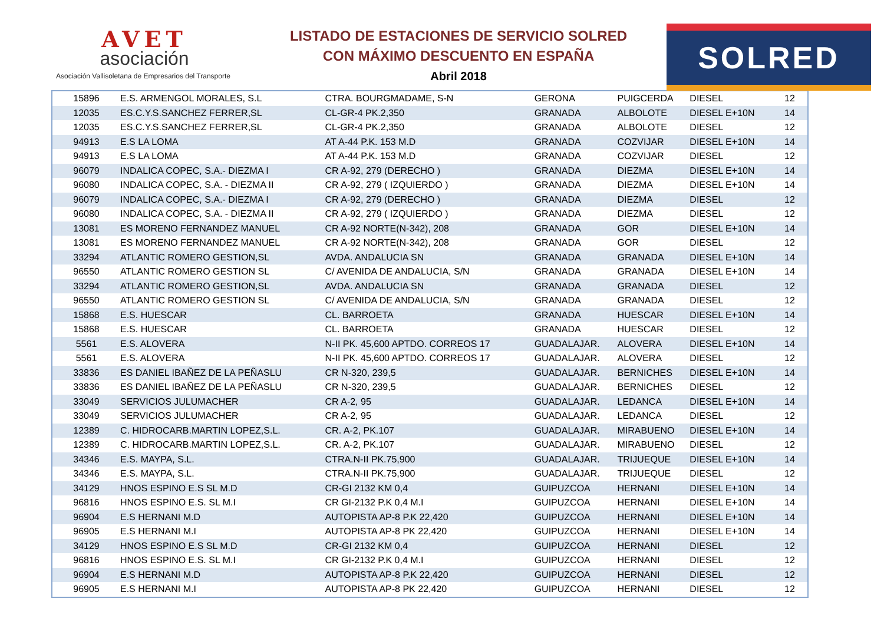AVET
asociación
Asociación Vallisoletana de Empresarios del Transporte
LISTADO DE ESTACIONES DE SERVICIO SOLRED
CON MÁXIMO DESCUENTO EN ESPAÑA
Abril 2018
SOLRED
| 15896 | E.S. ARMENGOL MORALES, S.L | CTRA. BOURGMADAME, S-N | GERONA | PUIGCERDA | DIESEL | 12 |
| 12035 | ES.C.Y.S.SANCHEZ FERRER,SL | CL-GR-4 PK.2,350 | GRANADA | ALBOLOTE | DIESEL E+10N | 14 |
| 12035 | ES.C.Y.S.SANCHEZ FERRER,SL | CL-GR-4 PK.2,350 | GRANADA | ALBOLOTE | DIESEL | 12 |
| 94913 | E.S LA LOMA | AT A-44 P.K. 153 M.D | GRANADA | COZVIJAR | DIESEL E+10N | 14 |
| 94913 | E.S LA LOMA | AT A-44 P.K. 153 M.D | GRANADA | COZVIJAR | DIESEL | 12 |
| 96079 | INDALICA COPEC, S.A.- DIEZMA I | CR A-92, 279 (DERECHO ) | GRANADA | DIEZMA | DIESEL E+10N | 14 |
| 96080 | INDALICA COPEC, S.A. - DIEZMA II | CR A-92, 279 ( IZQUIERDO ) | GRANADA | DIEZMA | DIESEL E+10N | 14 |
| 96079 | INDALICA COPEC, S.A.- DIEZMA I | CR A-92, 279 (DERECHO ) | GRANADA | DIEZMA | DIESEL | 12 |
| 96080 | INDALICA COPEC, S.A. - DIEZMA II | CR A-92, 279 ( IZQUIERDO ) | GRANADA | DIEZMA | DIESEL | 12 |
| 13081 | ES MORENO FERNANDEZ MANUEL | CR A-92 NORTE(N-342), 208 | GRANADA | GOR | DIESEL E+10N | 14 |
| 13081 | ES MORENO FERNANDEZ MANUEL | CR A-92 NORTE(N-342), 208 | GRANADA | GOR | DIESEL | 12 |
| 33294 | ATLANTIC ROMERO GESTION,SL | AVDA. ANDALUCIA SN | GRANADA | GRANADA | DIESEL E+10N | 14 |
| 96550 | ATLANTIC ROMERO GESTION SL | C/ AVENIDA DE ANDALUCIA, S/N | GRANADA | GRANADA | DIESEL E+10N | 14 |
| 33294 | ATLANTIC ROMERO GESTION,SL | AVDA. ANDALUCIA SN | GRANADA | GRANADA | DIESEL | 12 |
| 96550 | ATLANTIC ROMERO GESTION SL | C/ AVENIDA DE ANDALUCIA, S/N | GRANADA | GRANADA | DIESEL | 12 |
| 15868 | E.S. HUESCAR | CL. BARROETA | GRANADA | HUESCAR | DIESEL E+10N | 14 |
| 15868 | E.S. HUESCAR | CL. BARROETA | GRANADA | HUESCAR | DIESEL | 12 |
| 5561 | E.S. ALOVERA | N-II PK. 45,600 APTDO. CORREOS 17 | GUADALAJAR. | ALOVERA | DIESEL E+10N | 14 |
| 5561 | E.S. ALOVERA | N-II PK. 45,600 APTDO. CORREOS 17 | GUADALAJAR. | ALOVERA | DIESEL | 12 |
| 33836 | ES DANIEL IBAÑEZ DE LA PEÑASLU | CR N-320, 239,5 | GUADALAJAR. | BERNICHES | DIESEL E+10N | 14 |
| 33836 | ES DANIEL IBAÑEZ DE LA PEÑASLU | CR N-320, 239,5 | GUADALAJAR. | BERNICHES | DIESEL | 12 |
| 33049 | SERVICIOS JULUMACHER | CR A-2, 95 | GUADALAJAR. | LEDANCA | DIESEL E+10N | 14 |
| 33049 | SERVICIOS JULUMACHER | CR A-2, 95 | GUADALAJAR. | LEDANCA | DIESEL | 12 |
| 12389 | C. HIDROCARB.MARTIN LOPEZ,S.L. | CR. A-2, PK.107 | GUADALAJAR. | MIRABUENO | DIESEL E+10N | 14 |
| 12389 | C. HIDROCARB.MARTIN LOPEZ,S.L. | CR. A-2, PK.107 | GUADALAJAR. | MIRABUENO | DIESEL | 12 |
| 34346 | E.S. MAYPA, S.L. | CTRA.N-II PK.75,900 | GUADALAJAR. | TRIJUEQUE | DIESEL E+10N | 14 |
| 34346 | E.S. MAYPA, S.L. | CTRA.N-II PK.75,900 | GUADALAJAR. | TRIJUEQUE | DIESEL | 12 |
| 34129 | HNOS ESPINO E.S SL M.D | CR-GI 2132 KM 0,4 | GUIPUZCOA | HERNANI | DIESEL E+10N | 14 |
| 96816 | HNOS ESPINO E.S. SL M.I | CR GI-2132 P.K 0,4 M.I | GUIPUZCOA | HERNANI | DIESEL E+10N | 14 |
| 96904 | E.S HERNANI M.D | AUTOPISTA AP-8 P.K 22,420 | GUIPUZCOA | HERNANI | DIESEL E+10N | 14 |
| 96905 | E.S HERNANI M.I | AUTOPISTA AP-8 PK 22,420 | GUIPUZCOA | HERNANI | DIESEL E+10N | 14 |
| 34129 | HNOS ESPINO E.S SL M.D | CR-GI 2132 KM 0,4 | GUIPUZCOA | HERNANI | DIESEL | 12 |
| 96816 | HNOS ESPINO E.S. SL M.I | CR GI-2132 P.K 0,4 M.I | GUIPUZCOA | HERNANI | DIESEL | 12 |
| 96904 | E.S HERNANI M.D | AUTOPISTA AP-8 P.K 22,420 | GUIPUZCOA | HERNANI | DIESEL | 12 |
| 96905 | E.S HERNANI M.I | AUTOPISTA AP-8 PK 22,420 | GUIPUZCOA | HERNANI | DIESEL | 12 |